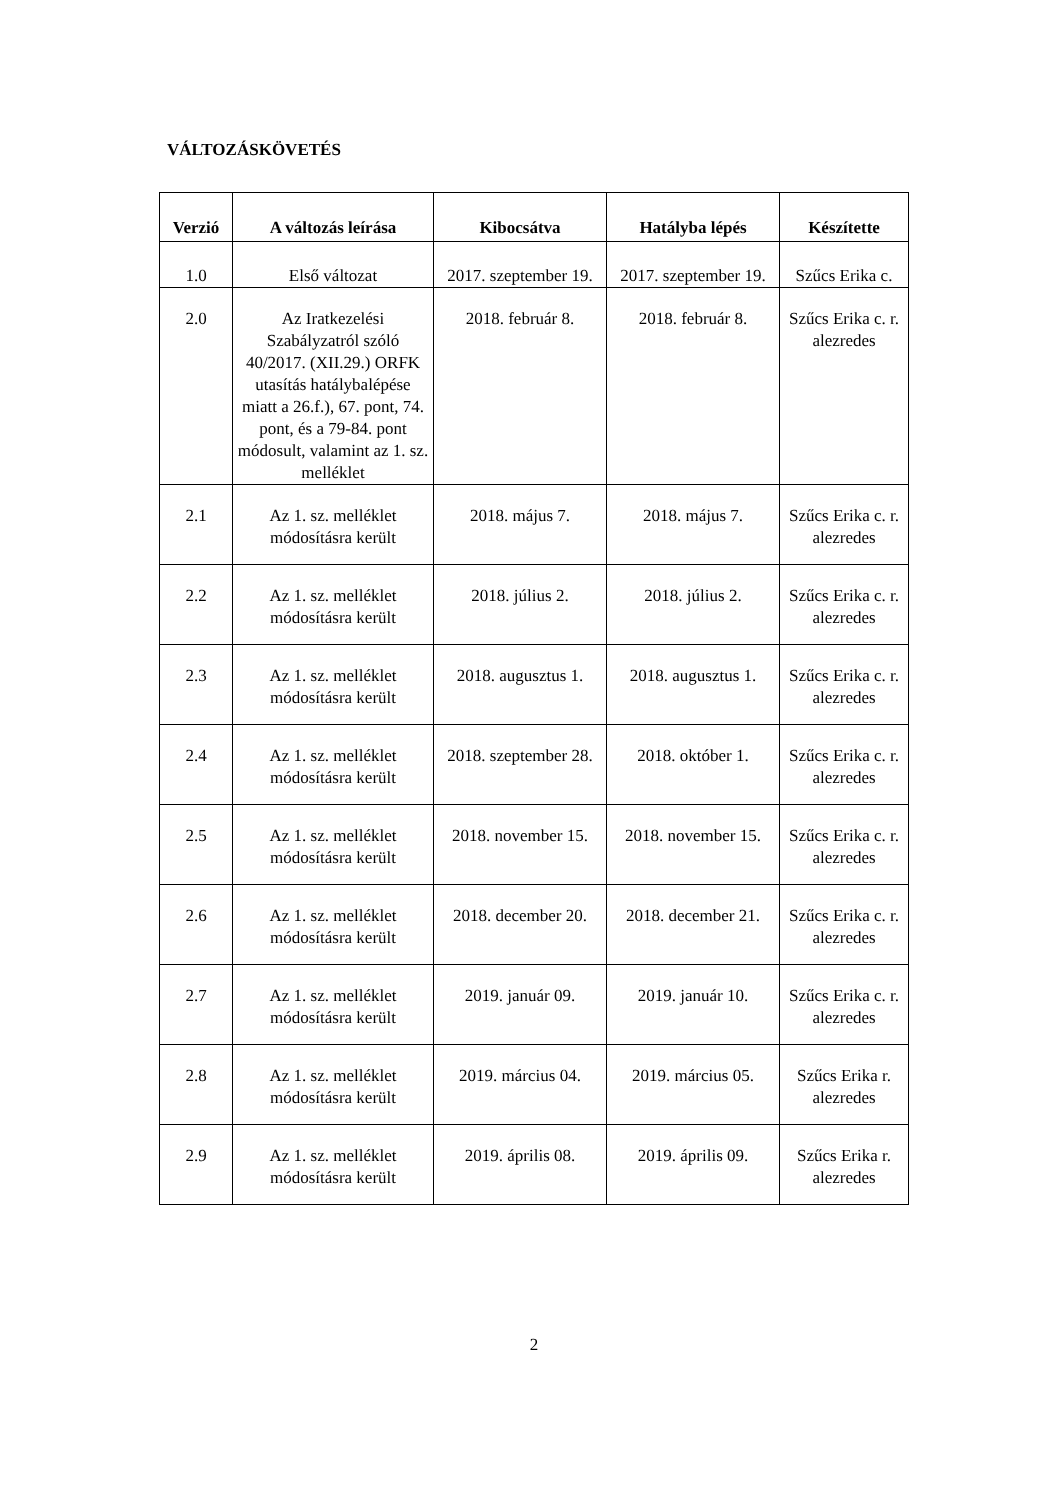VÁLTOZÁSKÖVETÉS
| Verzió | A változás leírása | Kibocsátva | Hatályba lépés | Készítette |
| --- | --- | --- | --- | --- |
| 1.0 | Első változat | 2017. szeptember 19. | 2017. szeptember 19. | Szűcs Erika c. |
| 2.0 | Az Iratkezelési Szabályzatról szóló 40/2017. (XII.29.) ORFK utasítás hatálybalépése miatt a 26.f.), 67. pont, 74. pont, és a 79-84. pont módosult, valamint az 1. sz. melléklet | 2018. február 8. | 2018. február 8. | Szűcs Erika c. r. alezredes |
| 2.1 | Az 1. sz. melléklet módosításra került | 2018. május 7. | 2018. május 7. | Szűcs Erika c. r. alezredes |
| 2.2 | Az 1. sz. melléklet módosításra került | 2018. július 2. | 2018. július 2. | Szűcs Erika c. r. alezredes |
| 2.3 | Az 1. sz. melléklet módosításra került | 2018. augusztus 1. | 2018. augusztus 1. | Szűcs Erika c. r. alezredes |
| 2.4 | Az 1. sz. melléklet módosításra került | 2018. szeptember 28. | 2018. október 1. | Szűcs Erika c. r. alezredes |
| 2.5 | Az 1. sz. melléklet módosításra került | 2018. november 15. | 2018. november 15. | Szűcs Erika c. r. alezredes |
| 2.6 | Az 1. sz. melléklet módosításra került | 2018. december 20. | 2018. december 21. | Szűcs Erika c. r. alezredes |
| 2.7 | Az 1. sz. melléklet módosításra került | 2019. január 09. | 2019. január 10. | Szűcs Erika c. r. alezredes |
| 2.8 | Az 1. sz. melléklet módosításra került | 2019. március 04. | 2019. március 05. | Szűcs Erika r. alezredes |
| 2.9 | Az 1. sz. melléklet módosításra került | 2019. április 08. | 2019. április 09. | Szűcs Erika r. alezredes |
2